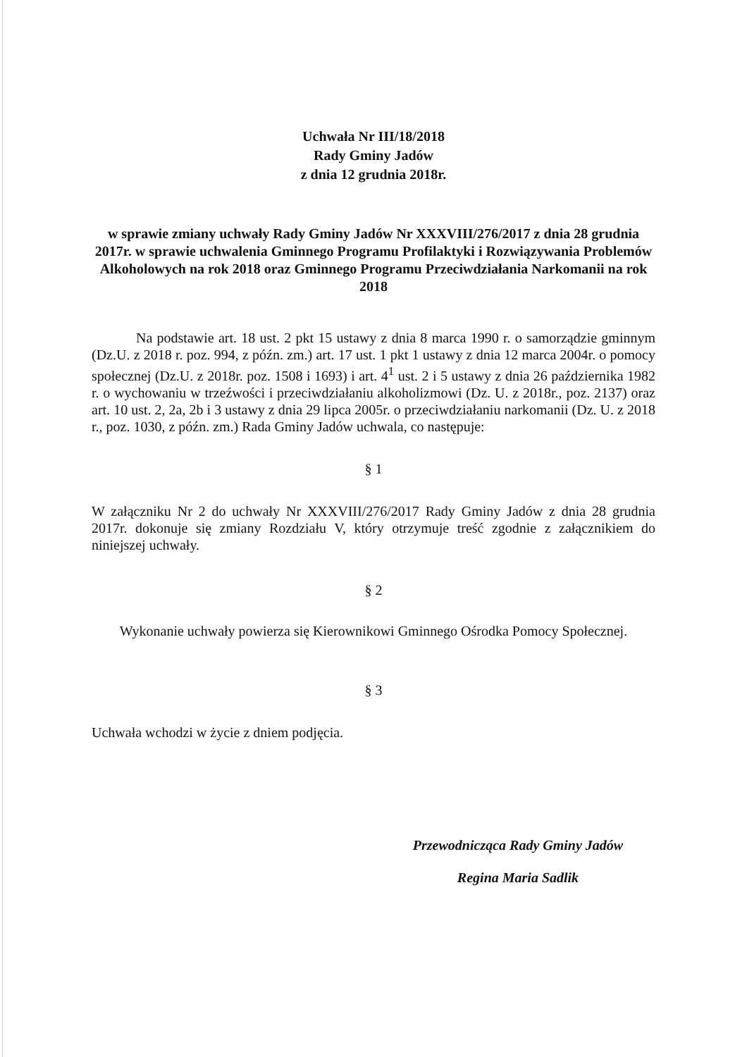Uchwała Nr III/18/2018
Rady Gminy Jadów
z dnia 12 grudnia 2018r.
w sprawie zmiany uchwały Rady Gminy Jadów Nr XXXVIII/276/2017 z dnia 28 grudnia 2017r. w sprawie uchwalenia Gminnego Programu Profilaktyki i Rozwiązywania Problemów Alkoholowych na rok 2018 oraz Gminnego Programu Przeciwdziałania Narkomanii na rok 2018
Na podstawie art. 18 ust. 2 pkt 15 ustawy z dnia 8 marca 1990 r. o samorządzie gminnym (Dz.U. z 2018 r. poz. 994, z późn. zm.) art. 17 ust. 1 pkt 1 ustawy z dnia 12 marca 2004r. o pomocy społecznej (Dz.U. z 2018r. poz. 1508 i 1693) i art. 4<sup>1</sup> ust. 2 i 5 ustawy z dnia 26 października 1982 r. o wychowaniu w trzeźwości i przeciwdziałaniu alkoholizmowi (Dz. U. z 2018r., poz. 2137) oraz art. 10 ust. 2, 2a, 2b i 3 ustawy z dnia 29 lipca 2005r. o przeciwdziałaniu narkomanii (Dz. U. z 2018 r., poz. 1030, z późn. zm.) Rada Gminy Jadów uchwala, co następuje:
§ 1
W załączniku Nr 2 do uchwały Nr XXXVIII/276/2017 Rady Gminy Jadów z dnia 28 grudnia 2017r. dokonuje się zmiany Rozdziału V, który otrzymuje treść zgodnie z załącznikiem do niniejszej uchwały.
§ 2
Wykonanie uchwały powierza się Kierownikowi Gminnego Ośrodka Pomocy Społecznej.
§ 3
Uchwała wchodzi w życie z dniem podjęcia.
Przewodnicząca Rady Gminy Jadów
Regina Maria Sadlik